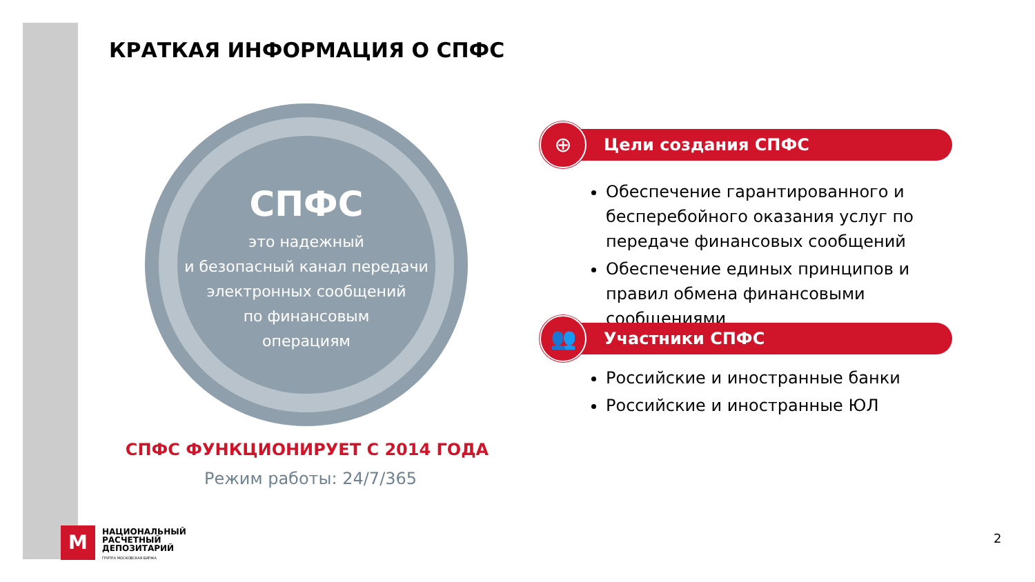КРАТКАЯ ИНФОРМАЦИЯ О СПФС
СПФС
это надежный
и безопасный канал передачи
электронных сообщений
по финансовым
операциям
СПФС ФУНКЦИОНИРУЕТ С 2014 ГОДА
Режим работы: 24/7/365
Цели создания СПФС
⊕
Обеспечение гарантированного и бесперебойного оказания услуг по передаче финансовых сообщений
Обеспечение единых принципов и правил обмена финансовыми сообщениями
Участники СПФС
👥
Российские и иностранные банки
Российские и иностранные ЮЛ
M
НАЦИОНАЛЬНЫЙ
РАСЧЕТНЫЙ
ДЕПОЗИТАРИЙ
ГРУППА МОСКОВСКАЯ БИРЖА
2